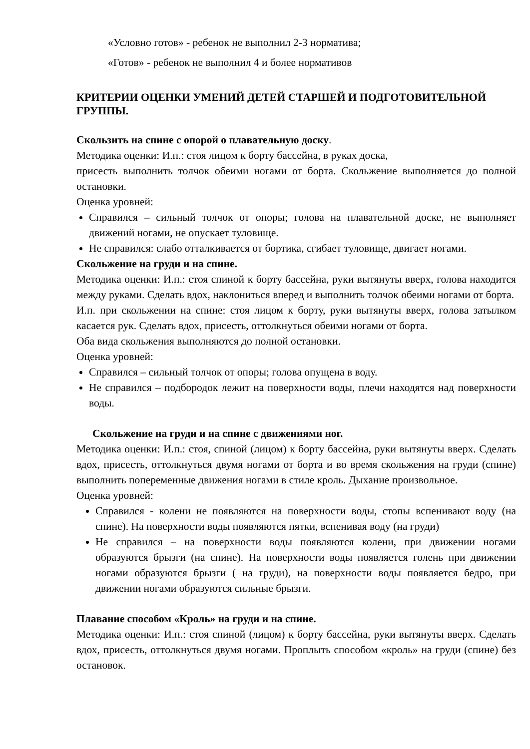«Условно готов» - ребенок не выполнил 2-3 норматива;
«Готов» - ребенок не выполнил 4 и более нормативов
КРИТЕРИИ ОЦЕНКИ УМЕНИЙ ДЕТЕЙ СТАРШЕЙ И ПОДГОТОВИТЕЛЬНОЙ ГРУППЫ.
Скользить на спине с опорой о плавательную доску.
Методика оценки: И.п.: стоя лицом к борту бассейна, в руках доска,
присесть выполнить толчок обеими ногами от борта. Скольжение выполняется до полной остановки.
Оценка уровней:
Справился – сильный толчок от опоры; голова на плавательной доске, не выполняет движений ногами, не опускает туловище.
Не справился: слабо отталкивается от бортика, сгибает туловище, двигает ногами.
Скольжение на груди и на спине.
Методика оценки: И.п.: стоя спиной к борту бассейна, руки вытянуты вверх, голова находится между руками. Сделать вдох, наклониться вперед и выполнить толчок обеими ногами от борта.
И.п. при скольжении на спине: стоя лицом к борту, руки вытянуты вверх, голова затылком касается рук. Сделать вдох, присесть, оттолкнуться обеими ногами от борта.
Оба вида скольжения выполняются до полной остановки.
Оценка уровней:
Справился – сильный толчок от опоры; голова опущена в воду.
Не справился – подбородок лежит на поверхности воды, плечи находятся над поверхности воды.
Скольжение на груди и на спине с движениями ног.
Методика оценки: И.п.: стоя, спиной (лицом) к борту бассейна, руки вытянуты вверх. Сделать вдох, присесть, оттолкнуться двумя ногами от борта и во время скольжения на груди (спине) выполнить попеременные движения ногами в стиле кроль. Дыхание произвольное.
Оценка уровней:
Справился - колени не появляются на поверхности воды, стопы вспенивают воду (на спине). На поверхности воды появляются пятки, вспенивая воду (на груди)
Не справился – на поверхности воды появляются колени, при движении ногами образуются брызги (на спине). На поверхности воды появляется голень при движении ногами образуются брызги ( на груди), на поверхности воды появляется бедро, при движении ногами образуются сильные брызги.
Плавание способом «Кроль» на груди и на спине.
Методика оценки: И.п.: стоя спиной (лицом) к борту бассейна, руки вытянуты вверх. Сделать вдох, присесть, оттолкнуться двумя ногами. Проплыть способом «кроль» на груди (спине) без остановок.